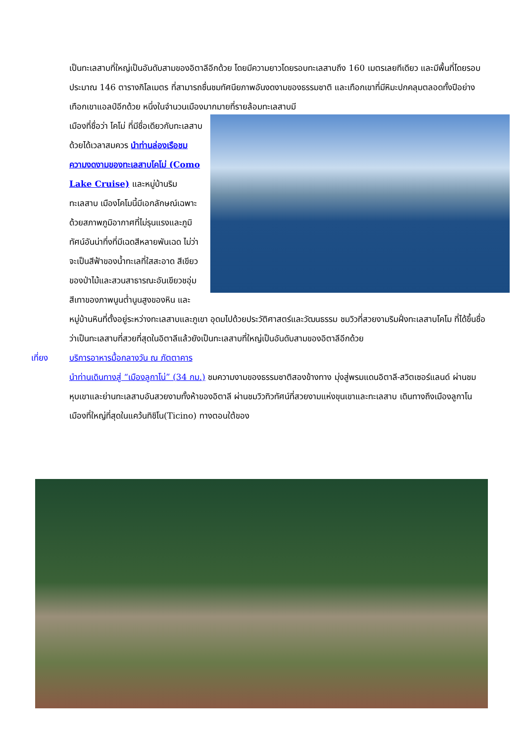เป็นทะเลสาบที่ใหญ่เป็นอันดับสามของอิตาลีอีกด้วย โดยมีความยาวโดยรอบทะเลสาบถึง 160 เมตรเลยทีเดียว และมีพื้นที่โดยรอบประมาณ 146 ตารางกิโลเมตร ที่สามารถชื่นชมทัศนียภาพอันงดงามของธรรมชาติ และเทือกเขาที่มีหิมะปกคลุมตลอดทั้งปีอย่างเทือกเขาแอลป์อีกด้วย หนึ่งในจำนวนเมืองมากมายที่รายล้อมทะเลสาบมี
เมืองที่ชื่อว่า โคโม่ ที่มีชื่อเดียวกับทะเลสาบด้วยได้เวลาสมควร นำท่านล่องเรือชมความงดงามของทะเลสาบโคโม่ (Como Lake Cruise) และหมู่บ้านริมทะเลสาบ เมืองโคโมนี้มีเอกลักษณ์เฉพาะด้วยสภาพภูมิอากาศที่ไม่รุนแรงและภูมิทัศน์อันน่าทึ่งที่มีเฉดสีหลายพันเฉด ไม่ว่าจะเป็นสีฟ้าของน้ำทะเลที่ใสสะอาด สีเขียวของป่าไม้และสวนสาธารณะอันเขียวชอุ่ม สีเทาของภาพนูนต่ำนูนสูงของหิน และหมู่บ้านหินที่ตั้งอยู่ระหว่างทะเลสาบและภูเขา อุดมไปด้วยประวัติศาสตร์และวัฒนธรรม ชมวิวที่สวยงามริมฝั่งทะเลสาบโคโม ที่ได้ขึ้นชื่อว่าเป็นทะเลสาบที่สวยที่สุดในอิตาลีแล้วยังเป็นทะเลสาบที่ใหญ่เป็นอันดับสามของอิตาลีอีกด้วย
เที่ยง บริการอาหารมื้อกลางวัน ณ ภัตตาคาร
นำท่านเดินทางสู่ “เมืองลูกาโน่” (34 กม.) ชมความงามของธรรมชาติสองข้างทาง มุ่งสู่พรมแดนอิตาลี-สวิตเซอร์แลนด์ ผ่านชมหุบเขาและย่านทะเลสาบอันสวยงามทั้งห้าของอิตาลี ผ่านชมวิวทิวทัศน์ที่สวยงามแห่งขุนเขาและทะเลสาบ เดินทางถึงเมืองลูกาโน เมืองที่ใหญ่ที่สุดในแคว้นทิชิโน(Ticino) ทางตอนใต้ของ